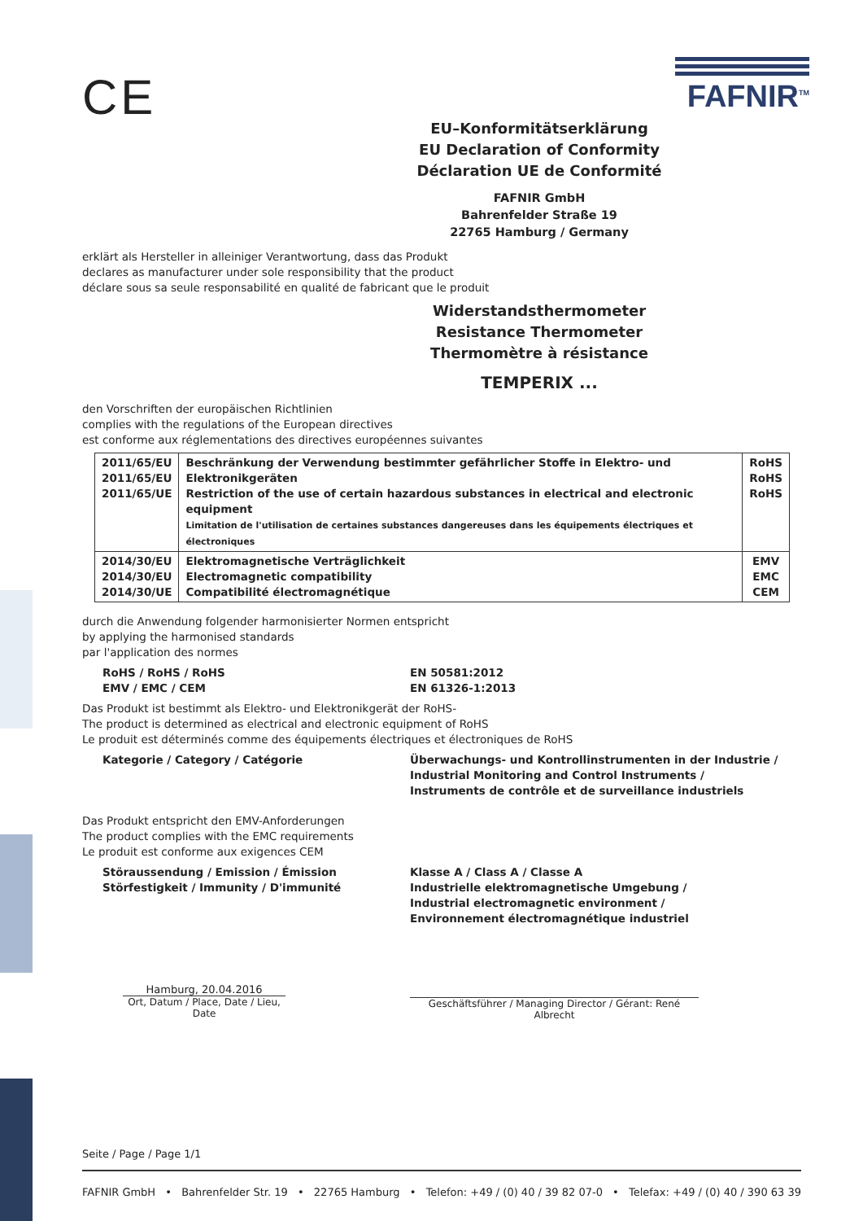CE
FAFNIR<sup>TM</sup>
EU–Konformitätserklärung
EU Declaration of Conformity
Déclaration UE de Conformité
FAFNIR GmbH
Bahrenfelder Straße 19
22765 Hamburg / Germany
erklärt als Hersteller in alleiniger Verantwortung, dass das Produkt
declares as manufacturer under sole responsibility that the product
déclare sous sa seule responsabilité en qualité de fabricant que le produit
Widerstandsthermometer
Resistance Thermometer
Thermomètre à résistance
TEMPERIX ...
den Vorschriften der europäischen Richtlinien
complies with the regulations of the European directives
est conforme aux réglementations des directives européennes suivantes
| 2011/65/EU 2011/65/EU 2011/65/UE | Beschränkung der Verwendung bestimmter gefährlicher Stoffe in Elektro- und Elektronikgeräten Restriction of the use of certain hazardous substances in electrical and electronic equipment Limitation de l'utilisation de certaines substances dangereuses dans les équipements électriques et électroniques | RoHS RoHS RoHS |
| 2014/30/EU 2014/30/EU 2014/30/UE | Elektromagnetische Verträglichkeit Electromagnetic compatibility Compatibilité électromagnétique | EMV EMC CEM |
durch die Anwendung folgender harmonisierter Normen entspricht
by applying the harmonised standards
par l'application des normes
RoHS / RoHS / RoHS
EMV / EMC / CEM
EN 50581:2012
EN 61326-1:2013
Das Produkt ist bestimmt als Elektro- und Elektronikgerät der RoHS-
The product is determined as electrical and electronic equipment of RoHS
Le produit est déterminés comme des équipements électriques et électroniques de RoHS
Kategorie / Category / Catégorie Überwachungs- und Kontrollinstrumenten in der Industrie /
Industrial Monitoring and Control Instruments /
Instruments de contrôle et de surveillance industriels
Das Produkt entspricht den EMV-Anforderungen
The product complies with the EMC requirements
Le produit est conforme aux exigences CEM
Störaussendung / Emission / Émission
Störfestigkeit / Immunity / D'immunité
Klasse A / Class A / Classe A
Industrielle elektromagnetische Umgebung /
Industrial electromagnetic environment /
Environnement électromagnétique industriel
Hamburg, 20.04.2016
Ort, Datum / Place, Date / Lieu, Date
Geschäftsführer / Managing Director / Gérant: René Albrecht
Seite / Page / Page 1/1
FAFNIR GmbH • Bahrenfelder Str. 19 • 22765 Hamburg • Telefon: +49 / (0) 40 / 39 82 07-0 • Telefax: +49 / (0) 40 / 390 63 39